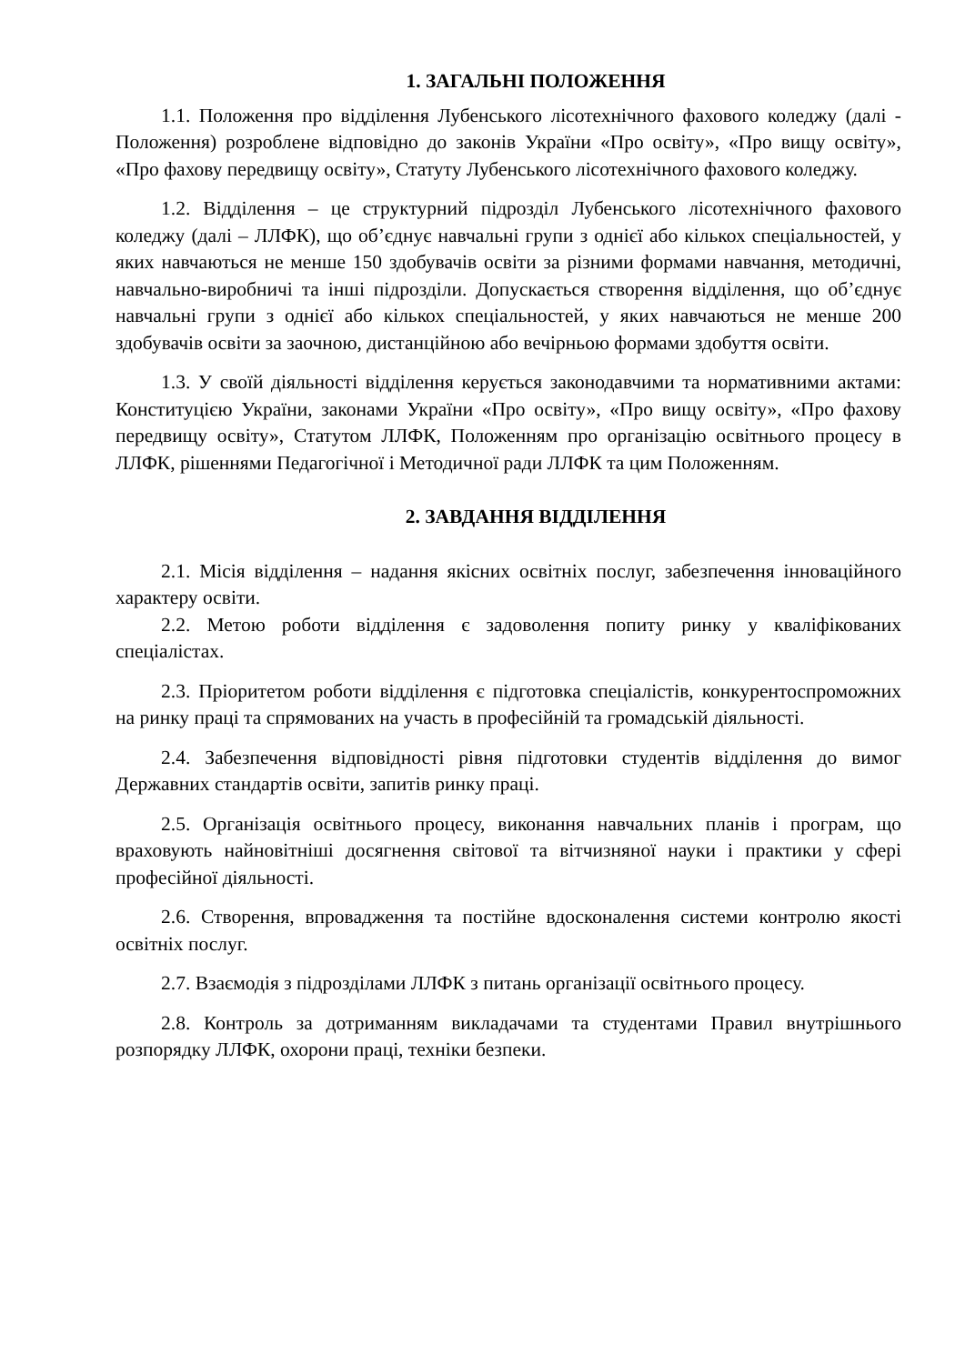1. ЗАГАЛЬНІ ПОЛОЖЕННЯ
1.1. Положення про відділення Лубенського лісотехнічного фахового коледжу (далі - Положення) розроблене відповідно до законів України «Про освіту», «Про вищу освіту», «Про фахову передвищу освіту», Статуту Лубенського лісотехнічного фахового коледжу.
1.2. Відділення – це структурний підрозділ Лубенського лісотехнічного фахового коледжу (далі – ЛЛФК), що об’єднує навчальні групи з однієї або кількох спеціальностей, у яких навчаються не менше 150 здобувачів освіти за різними формами навчання, методичні, навчально-виробничі та інші підрозділи. Допускається створення відділення, що об’єднує навчальні групи з однієї або кількох спеціальностей, у яких навчаються не менше 200 здобувачів освіти за заочною, дистанційною або вечірньою формами здобуття освіти.
1.3. У своїй діяльності відділення керується законодавчими та нормативними актами: Конституцією України, законами України «Про освіту», «Про вищу освіту», «Про фахову передвищу освіту», Статутом ЛЛФК, Положенням про організацію освітнього процесу в ЛЛФК, рішеннями Педагогічної і Методичної ради ЛЛФК та цим Положенням.
2. ЗАВДАННЯ ВІДДІЛЕННЯ
2.1. Місія відділення – надання якісних освітніх послуг, забезпечення інноваційного характеру освіти.
2.2. Метою роботи відділення є задоволення попиту ринку у кваліфікованих спеціалістах.
2.3. Пріоритетом роботи відділення є підготовка спеціалістів, конкурентоспроможних на ринку праці та спрямованих на участь в професійній та громадській діяльності.
2.4. Забезпечення відповідності рівня підготовки студентів відділення до вимог Державних стандартів освіти, запитів ринку праці.
2.5. Організація освітнього процесу, виконання навчальних планів і програм, що враховують найновітніші досягнення світової та вітчизняної науки і практики у сфері професійної діяльності.
2.6. Створення, впровадження та постійне вдосконалення системи контролю якості освітніх послуг.
2.7. Взаємодія з підрозділами ЛЛФК з питань організації освітнього процесу.
2.8. Контроль за дотриманням викладачами та студентами Правил внутрішнього розпорядку ЛЛФК, охорони праці, техніки безпеки.